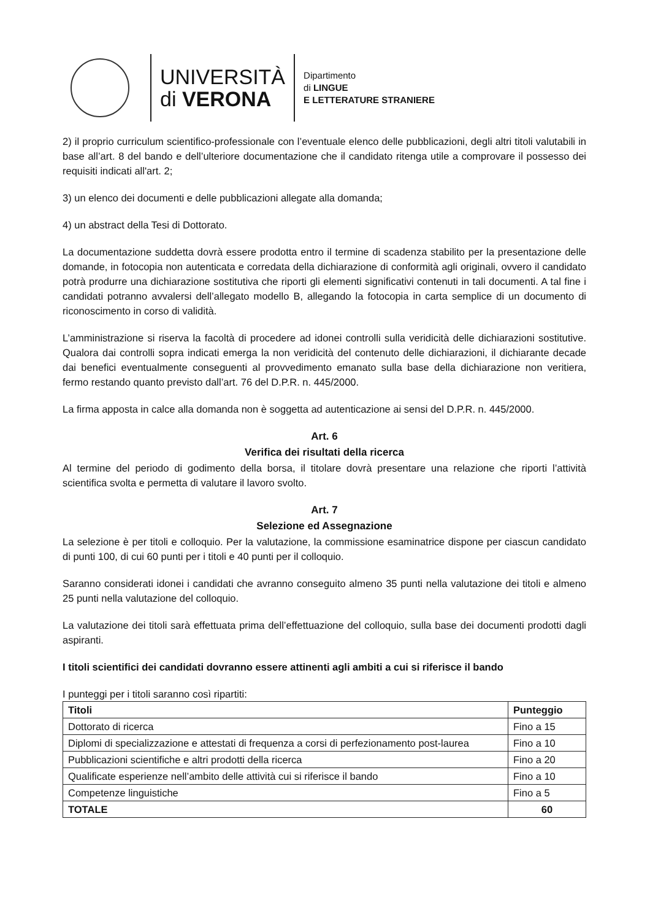UNIVERSITÀ
di VERONA
Dipartimento
di LINGUE
E LETTERATURE STRANIERE
2) il proprio curriculum scientifico-professionale con l’eventuale elenco delle pubblicazioni, degli altri titoli valutabili in base all’art. 8 del bando e dell’ulteriore documentazione che il candidato ritenga utile a comprovare il possesso dei requisiti indicati all'art. 2;
3) un elenco dei documenti e delle pubblicazioni allegate alla domanda;
4) un abstract della Tesi di Dottorato.
La documentazione suddetta dovrà essere prodotta entro il termine di scadenza stabilito per la presentazione delle domande, in fotocopia non autenticata e corredata della dichiarazione di conformità agli originali, ovvero il candidato potrà produrre una dichiarazione sostitutiva che riporti gli elementi significativi contenuti in tali documenti. A tal fine i candidati potranno avvalersi dell’allegato modello B, allegando la fotocopia in carta semplice di un documento di riconoscimento in corso di validità.
L’amministrazione si riserva la facoltà di procedere ad idonei controlli sulla veridicità delle dichiarazioni sostitutive. Qualora dai controlli sopra indicati emerga la non veridicità del contenuto delle dichiarazioni, il dichiarante decade dai benefici eventualmente conseguenti al provvedimento emanato sulla base della dichiarazione non veritiera, fermo restando quanto previsto dall’art. 76 del D.P.R. n. 445/2000.
La firma apposta in calce alla domanda non è soggetta ad autenticazione ai sensi del D.P.R. n. 445/2000.
Art. 6
Verifica dei risultati della ricerca
Al termine del periodo di godimento della borsa, il titolare dovrà presentare una relazione che riporti l’attività scientifica svolta e permetta di valutare il lavoro svolto.
Art. 7
Selezione ed Assegnazione
La selezione è per titoli e colloquio. Per la valutazione, la commissione esaminatrice dispone per ciascun candidato di punti 100, di cui 60 punti per i titoli e 40 punti per il colloquio.
Saranno considerati idonei i candidati che avranno conseguito almeno 35 punti nella valutazione dei titoli e almeno 25 punti nella valutazione del colloquio.
La valutazione dei titoli sarà effettuata prima dell’effettuazione del colloquio, sulla base dei documenti prodotti dagli aspiranti.
I titoli scientifici dei candidati dovranno essere attinenti agli ambiti a cui si riferisce il bando
I punteggi per i titoli saranno così ripartiti:
| Titoli | Punteggio |
| --- | --- |
| Dottorato di ricerca | Fino a 15 |
| Diplomi di specializzazione e attestati di frequenza a corsi di perfezionamento post-laurea | Fino a 10 |
| Pubblicazioni scientifiche e altri prodotti della ricerca | Fino a 20 |
| Qualificate esperienze nell’ambito delle attività cui si riferisce il bando | Fino a 10 |
| Competenze linguistiche | Fino a 5 |
| TOTALE | 60 |